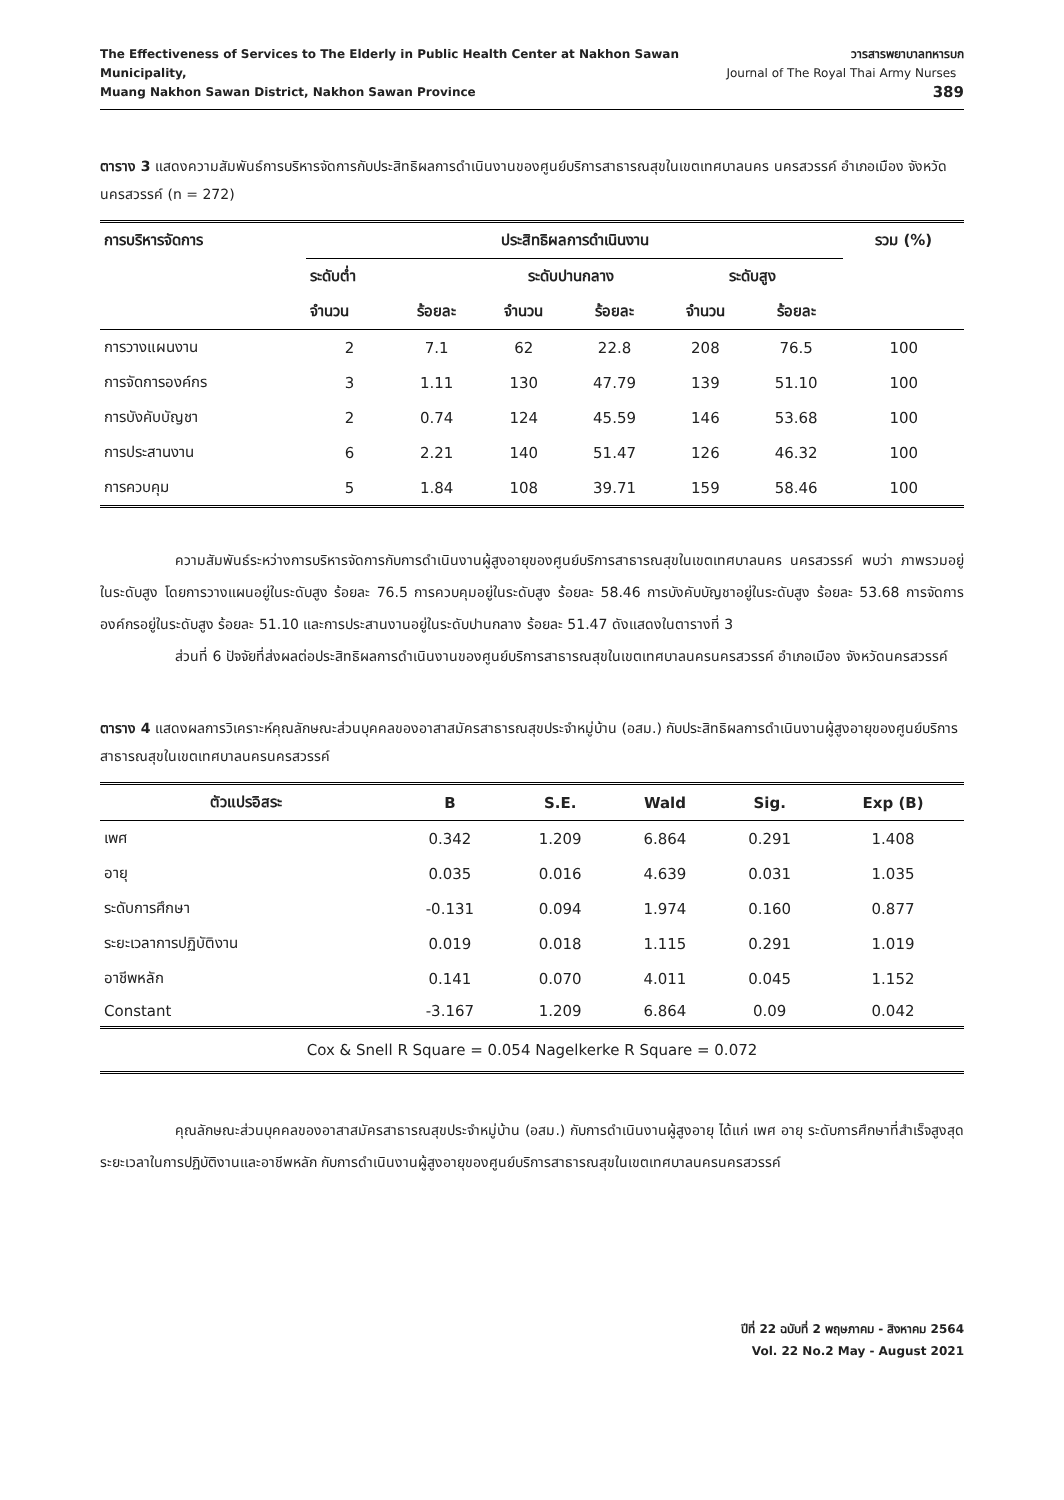The Effectiveness of Services to The Elderly in Public Health Center at Nakhon Sawan Municipality,
Muang Nakhon Sawan District, Nakhon Sawan Province
วารสารพยาบาลทหารบก
Journal of The Royal Thai Army Nurses 389
ตาราง 3 แสดงความสัมพันธ์การบริหารจัดการกับประสิทธิผลการดำเนินงานของศูนย์บริการสาธารณสุขในเขตเทศบาลนคร นครสวรรค์ อำเภอเมือง จังหวัดนครสวรรค์ (n = 272)
| การบริหารจัดการ | ประสิทธิผลการดำเนินงาน | | | | | | รวม (%) |
| --- | --- | --- | --- | --- | --- | --- | --- |
| | ระดับต่ำ | | ระดับปานกลาง | | ระดับสูง | | |
| | จำนวน | ร้อยละ | จำนวน | ร้อยละ | จำนวน | ร้อยละ | |
| การวางแผนงาน | 2 | 7.1 | 62 | 22.8 | 208 | 76.5 | 100 |
| การจัดการองค์กร | 3 | 1.11 | 130 | 47.79 | 139 | 51.10 | 100 |
| การบังคับบัญชา | 2 | 0.74 | 124 | 45.59 | 146 | 53.68 | 100 |
| การประสานงาน | 6 | 2.21 | 140 | 51.47 | 126 | 46.32 | 100 |
| การควบคุม | 5 | 1.84 | 108 | 39.71 | 159 | 58.46 | 100 |
ความสัมพันธ์ระหว่างการบริหารจัดการกับการดำเนินงานผู้สูงอายุของศูนย์บริการสาธารณสุขในเขตเทศบาลนคร นครสวรรค์ พบว่า ภาพรวมอยู่ในระดับสูง โดยการวางแผนอยู่ในระดับสูง ร้อยละ 76.5 การควบคุมอยู่ในระดับสูง ร้อยละ 58.46 การบังคับบัญชาอยู่ในระดับสูง ร้อยละ 53.68 การจัดการองค์กรอยู่ในระดับสูง ร้อยละ 51.10 และการประสานงานอยู่ในระดับปานกลาง ร้อยละ 51.47 ดังแสดงในตารางที่ 3
ส่วนที่ 6 ปัจจัยที่ส่งผลต่อประสิทธิผลการดำเนินงานของศูนย์บริการสาธารณสุขในเขตเทศบาลนครนครสวรรค์ อำเภอเมือง จังหวัดนครสวรรค์
ตาราง 4 แสดงผลการวิเคราะห์คุณลักษณะส่วนบุคคลของอาสาสมัครสาธารณสุขประจำหมู่บ้าน (อสม.) กับประสิทธิผลการดำเนินงานผู้สูงอายุของศูนย์บริการสาธารณสุขในเขตเทศบาลนครนครสวรรค์
| ตัวแปรอิสระ | B | S.E. | Wald | Sig. | Exp (B) |
| --- | --- | --- | --- | --- | --- |
| เพศ | 0.342 | 1.209 | 6.864 | 0.291 | 1.408 |
| อายุ | 0.035 | 0.016 | 4.639 | 0.031 | 1.035 |
| ระดับการศึกษา | -0.131 | 0.094 | 1.974 | 0.160 | 0.877 |
| ระยะเวลาการปฏิบัติงาน | 0.019 | 0.018 | 1.115 | 0.291 | 1.019 |
| อาชีพหลัก | 0.141 | 0.070 | 4.011 | 0.045 | 1.152 |
| Constant | -3.167 | 1.209 | 6.864 | 0.09 | 0.042 |
Cox & Snell R Square = 0.054 Nagelkerke R Square = 0.072
คุณลักษณะส่วนบุคคลของอาสาสมัครสาธารณสุขประจำหมู่บ้าน (อสม.) กับการดำเนินงานผู้สูงอายุ ได้แก่ เพศ อายุ ระดับการศึกษาที่สำเร็จสูงสุด ระยะเวลาในการปฏิบัติงานและอาชีพหลัก กับการดำเนินงานผู้สูงอายุของศูนย์บริการสาธารณสุขในเขตเทศบาลนครนครสวรรค์
ปีที่ 22 ฉบับที่ 2 พฤษภาคม - สิงหาคม 2564
Vol. 22 No.2 May - August 2021